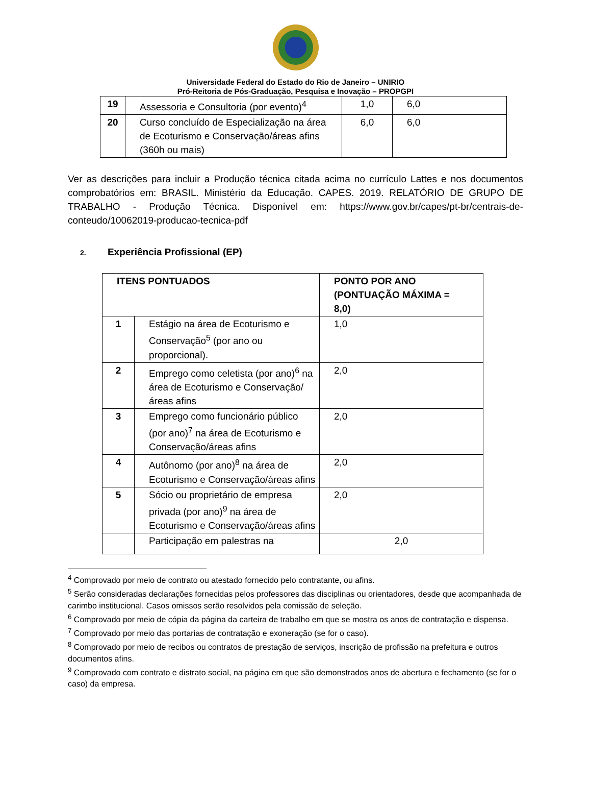Universidade Federal do Estado do Rio de Janeiro – UNIRIO
Pró-Reitoria de Pós-Graduação, Pesquisa e Inovação – PROPGPI
| 19 | Assessoria e Consultoria (por evento)<sup>4</sup> | 1,0 | 6,0 |
| 20 | Curso concluído de Especialização na área de Ecoturismo e Conservação/áreas afins (360h ou mais) | 6,0 | 6,0 |
Ver as descrições para incluir a Produção técnica citada acima no currículo Lattes e nos documentos comprobatórios em: BRASIL. Ministério da Educação. CAPES. 2019. RELATÓRIO DE GRUPO DE TRABALHO - Produção Técnica. Disponível em: https://www.gov.br/capes/pt-br/centrais-de-conteudo/10062019-producao-tecnica-pdf
2. Experiência Profissional (EP)
| ITENS PONTUADOS | | PONTO POR ANO (PONTUAÇÃO MÁXIMA = 8,0) |
| --- | --- | --- |
| 1 | Estágio na área de Ecoturismo e Conservação<sup>5</sup> (por ano ou proporcional). | 1,0 |
| 2 | Emprego como celetista (por ano)<sup>6</sup> na área de Ecoturismo e Conservação/áreas afins | 2,0 |
| 3 | Emprego como funcionário público (por ano)<sup>7</sup> na área de Ecoturismo e Conservação/áreas afins | 2,0 |
| 4 | Autônomo (por ano)<sup>8</sup> na área de Ecoturismo e Conservação/áreas afins | 2,0 |
| 5 | Sócio ou proprietário de empresa privada (por ano)<sup>9</sup> na área de Ecoturismo e Conservação/áreas afins | 2,0 |
| | Participação em palestras na | 2,0 |
<sup>4</sup> Comprovado por meio de contrato ou atestado fornecido pelo contratante, ou afins.
<sup>5</sup> Serão consideradas declarações fornecidas pelos professores das disciplinas ou orientadores, desde que acompanhada de carimbo institucional. Casos omissos serão resolvidos pela comissão de seleção.
<sup>6</sup> Comprovado por meio de cópia da página da carteira de trabalho em que se mostra os anos de contratação e dispensa.
<sup>7</sup> Comprovado por meio das portarias de contratação e exoneração (se for o caso).
<sup>8</sup> Comprovado por meio de recibos ou contratos de prestação de serviços, inscrição de profissão na prefeitura e outros documentos afins.
<sup>9</sup> Comprovado com contrato e distrato social, na página em que são demonstrados anos de abertura e fechamento (se for o caso) da empresa.